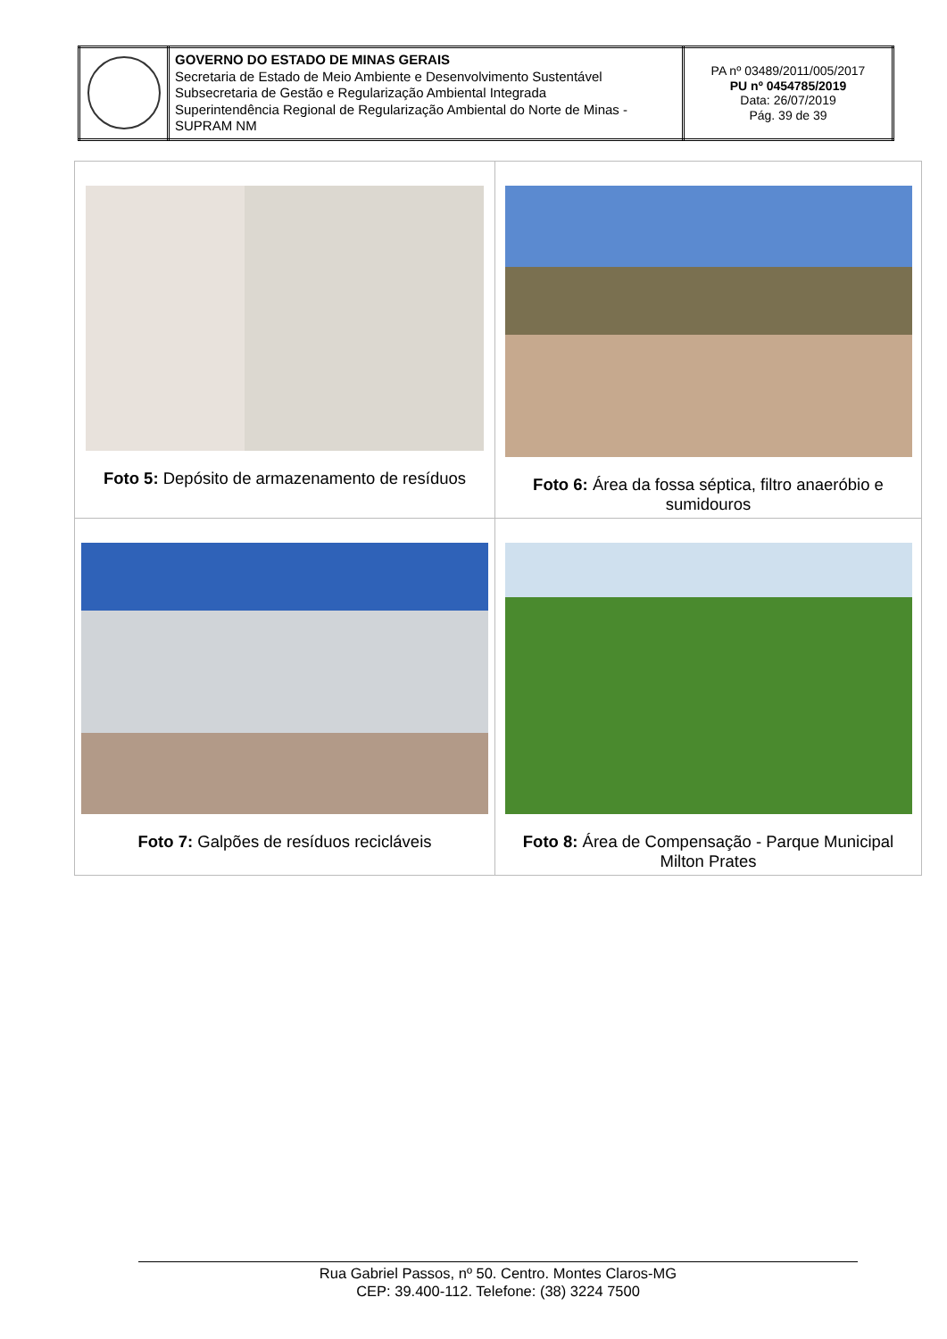| | GOVERNO DO ESTADO DE MINAS GERAIS Secretaria de Estado de Meio Ambiente e Desenvolvimento Sustentável Subsecretaria de Gestão e Regularização Ambiental Integrada Superintendência Regional de Regularização Ambiental do Norte de Minas - SUPRAM NM | PA nº 03489/2011/005/2017 PU nº 0454785/2019 Data: 26/07/2019 Pág. 39 de 39 |
| Foto 5: Depósito de armazenamento de resíduos | Foto 6: Área da fossa séptica, filtro anaeróbio e sumidouros |
| Foto 7: Galpões de resíduos recicláveis | Foto 8: Área de Compensação - Parque Municipal Milton Prates |
Rua Gabriel Passos, nº 50. Centro. Montes Claros-MG
CEP: 39.400-112. Telefone: (38) 3224 7500